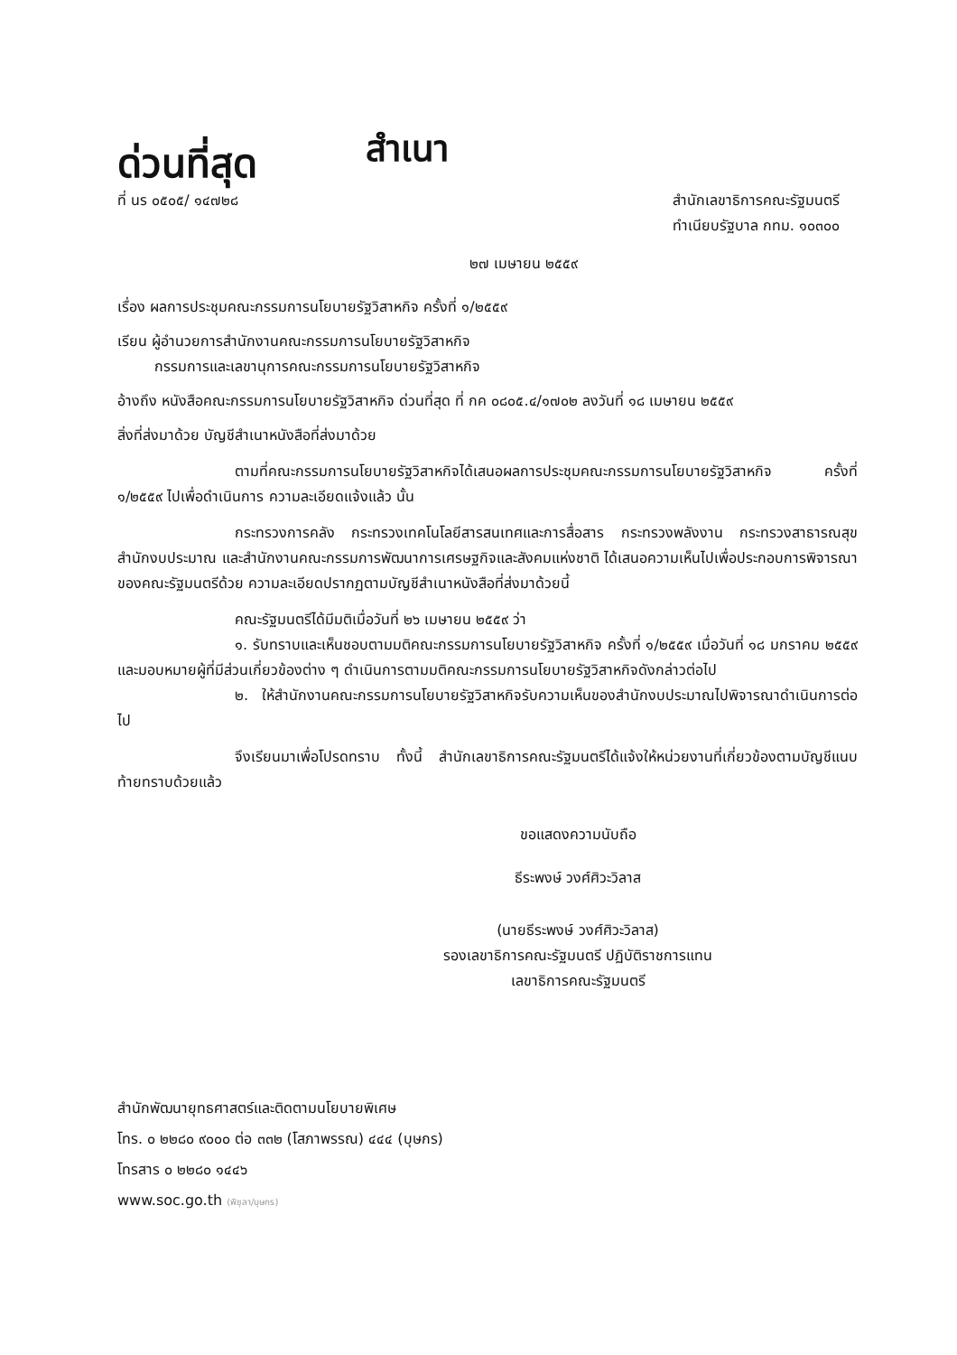ด่วนที่สุด
สำเนา
ที่ นร ๐๕๐๕/ ๑๔๗๒๘ สำนักเลขาธิการคณะรัฐมนตรี
ทำเนียบรัฐบาล กทม. ๑๐๓๐๐
๒๗ เมษายน ๒๕๕๙
เรื่อง ผลการประชุมคณะกรรมการนโยบายรัฐวิสาหกิจ ครั้งที่ ๑/๒๕๕๙
เรียน ผู้อำนวยการสำนักงานคณะกรรมการนโยบายรัฐวิสาหกิจ
กรรมการและเลขานุการคณะกรรมการนโยบายรัฐวิสาหกิจ
อ้างถึง หนังสือคณะกรรมการนโยบายรัฐวิสาหกิจ ด่วนที่สุด ที่ กค ๐๘๐๕.๔/๑๗๐๒ ลงวันที่ ๑๘ เมษายน ๒๕๕๙
สิ่งที่ส่งมาด้วย บัญชีสำเนาหนังสือที่ส่งมาด้วย
ตามที่คณะกรรมการนโยบายรัฐวิสาหกิจได้เสนอผลการประชุมคณะกรรมการนโยบายรัฐวิสาหกิจ ครั้งที่ ๑/๒๕๕๙ ไปเพื่อดำเนินการ ความละเอียดแจ้งแล้ว นั้น
กระทรวงการคลัง กระทรวงเทคโนโลยีสารสนเทศและการสื่อสาร กระทรวงพลังงาน กระทรวงสาธารณสุข สำนักงบประมาณ และสำนักงานคณะกรรมการพัฒนาการเศรษฐกิจและสังคมแห่งชาติ ได้เสนอความเห็นไปเพื่อประกอบการพิจารณาของคณะรัฐมนตรีด้วย ความละเอียดปรากฏตามบัญชีสำเนาหนังสือที่ส่งมาด้วยนี้
คณะรัฐมนตรีได้มีมติเมื่อวันที่ ๒๖ เมษายน ๒๕๕๙ ว่า
๑. รับทราบและเห็นชอบตามมติคณะกรรมการนโยบายรัฐวิสาหกิจ ครั้งที่ ๑/๒๕๕๙ เมื่อวันที่ ๑๘ มกราคม ๒๕๕๙ และมอบหมายผู้ที่มีส่วนเกี่ยวข้องต่าง ๆ ดำเนินการตามมติคณะกรรมการนโยบายรัฐวิสาหกิจดังกล่าวต่อไป
๒. ให้สำนักงานคณะกรรมการนโยบายรัฐวิสาหกิจรับความเห็นของสำนักงบประมาณไปพิจารณาดำเนินการต่อไป
จึงเรียนมาเพื่อโปรดทราบ ทั้งนี้ สำนักเลขาธิการคณะรัฐมนตรีได้แจ้งให้หน่วยงานที่เกี่ยวข้องตามบัญชีแนบท้ายทราบด้วยแล้ว
ขอแสดงความนับถือ
ธีระพงษ์ วงศ์ศิวะวิลาส
(นายธีระพงษ์ วงศ์ศิวะวิลาส)
รองเลขาธิการคณะรัฐมนตรี ปฏิบัติราชการแทน
เลขาธิการคณะรัฐมนตรี
สำนักพัฒนายุทธศาสตร์และติดตามนโยบายพิเศษ
โทร. ๐ ๒๒๘๐ ๙๐๐๐ ต่อ ๓๓๒ (โสภาพรรณ) ๔๔๔ (บุษกร)
โทรสาร ๐ ๒๒๘๐ ๑๔๔๖
www.soc.go.th (พิชุลา/บุษกร)